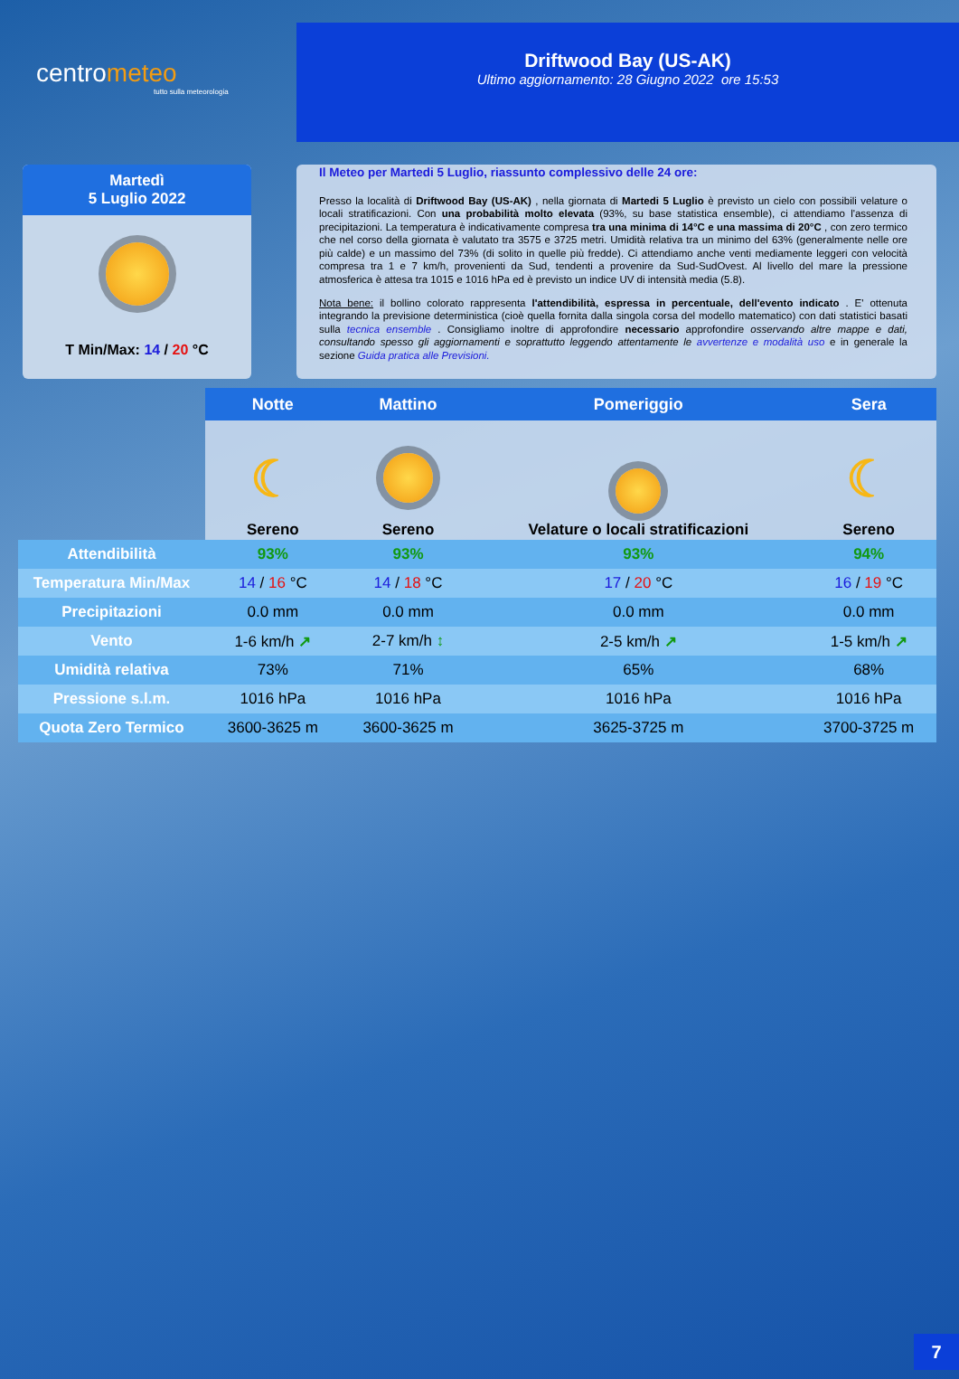centrometeo
tutto sulla meteorologia
Driftwood Bay (US-AK)
Ultimo aggiornamento: 28 Giugno 2022 ore 15:53
Martedì
5 Luglio 2022
T Min/Max: 14 / 20 °C
Il Meteo per Martedi 5 Luglio, riassunto complessivo delle 24 ore:
Presso la località di Driftwood Bay (US-AK) , nella giornata di Martedi 5 Luglio è previsto un cielo con possibili velature o locali stratificazioni. Con una probabilità molto elevata (93%, su base statistica ensemble), ci attendiamo l'assenza di precipitazioni. La temperatura è indicativamente compresa tra una minima di 14°C e una massima di 20°C , con zero termico che nel corso della giornata è valutato tra 3575 e 3725 metri. Umidità relativa tra un minimo del 63% (generalmente nelle ore più calde) e un massimo del 73% (di solito in quelle più fredde). Ci attendiamo anche venti mediamente leggeri con velocità compresa tra 1 e 7 km/h, provenienti da Sud, tendenti a provenire da Sud-SudOvest. Al livello del mare la pressione atmosferica è attesa tra 1015 e 1016 hPa ed è previsto un indice UV di intensità media (5.8).
Nota bene: il bollino colorato rappresenta l'attendibilità, espressa in percentuale, dell'evento indicato . E' ottenuta integrando la previsione deterministica (cioè quella fornita dalla singola corsa del modello matematico) con dati statistici basati sulla tecnica ensemble . Consigliamo inoltre di approfondire necessario approfondire osservando altre mappe e dati, consultando spesso gli aggiornamenti e soprattutto leggendo attentamente le avvertenze e modalità uso e in generale la sezione Guida pratica alle Previsioni.
| | Notte | Mattino | Pomeriggio | Sera |
| | ☾ Sereno | Sereno | Velature o locali stratificazioni | ☾ Sereno |
| Attendibilità | 93% | 93% | 93% | 94% |
| Temperatura Min/Max | 14 / 16 °C | 14 / 18 °C | 17 / 20 °C | 16 / 19 °C |
| Precipitazioni | 0.0 mm | 0.0 mm | 0.0 mm | 0.0 mm |
| Vento | 1-6 km/h ↗ | 2-7 km/h ↕ | 2-5 km/h ↗ | 1-5 km/h ↗ |
| Umidità relativa | 73% | 71% | 65% | 68% |
| Pressione s.l.m. | 1016 hPa | 1016 hPa | 1016 hPa | 1016 hPa |
| Quota Zero Termico | 3600-3625 m | 3600-3625 m | 3625-3725 m | 3700-3725 m |
7